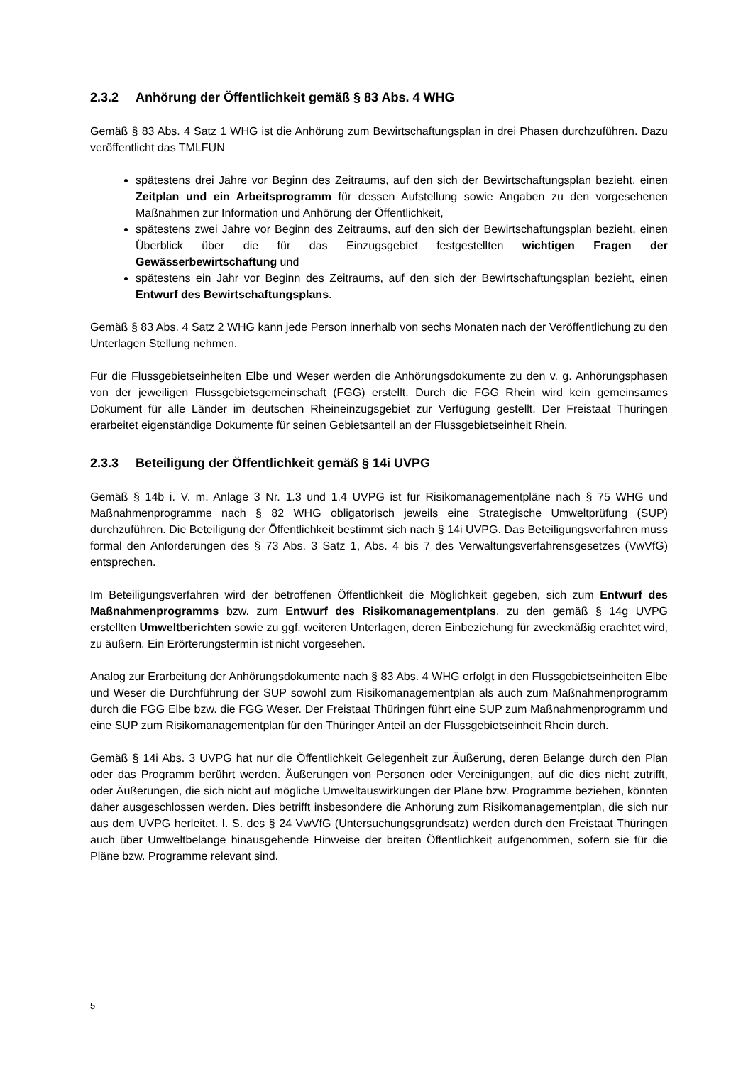2.3.2 Anhörung der Öffentlichkeit gemäß § 83 Abs. 4 WHG
Gemäß § 83 Abs. 4 Satz 1 WHG ist die Anhörung zum Bewirtschaftungsplan in drei Phasen durchzuführen. Dazu veröffentlicht das TMLFUN
spätestens drei Jahre vor Beginn des Zeitraums, auf den sich der Bewirtschaftungsplan bezieht, einen Zeitplan und ein Arbeitsprogramm für dessen Aufstellung sowie Angaben zu den vorgesehenen Maßnahmen zur Information und Anhörung der Öffentlichkeit,
spätestens zwei Jahre vor Beginn des Zeitraums, auf den sich der Bewirtschaftungsplan bezieht, einen Überblick über die für das Einzugsgebiet festgestellten wichtigen Fragen der Gewässerbewirtschaftung und
spätestens ein Jahr vor Beginn des Zeitraums, auf den sich der Bewirtschaftungsplan bezieht, einen Entwurf des Bewirtschaftungsplans.
Gemäß § 83 Abs. 4 Satz 2 WHG kann jede Person innerhalb von sechs Monaten nach der Veröffentlichung zu den Unterlagen Stellung nehmen.
Für die Flussgebietseinheiten Elbe und Weser werden die Anhörungsdokumente zu den v. g. Anhörungsphasen von der jeweiligen Flussgebietsgemeinschaft (FGG) erstellt. Durch die FGG Rhein wird kein gemeinsames Dokument für alle Länder im deutschen Rheineinzugsgebiet zur Verfügung gestellt. Der Freistaat Thüringen erarbeitet eigenständige Dokumente für seinen Gebietsanteil an der Flussgebietseinheit Rhein.
2.3.3 Beteiligung der Öffentlichkeit gemäß § 14i UVPG
Gemäß § 14b i. V. m. Anlage 3 Nr. 1.3 und 1.4 UVPG ist für Risikomanagementpläne nach § 75 WHG und Maßnahmenprogramme nach § 82 WHG obligatorisch jeweils eine Strategische Umweltprüfung (SUP) durchzuführen. Die Beteiligung der Öffentlichkeit bestimmt sich nach § 14i UVPG. Das Beteiligungsverfahren muss formal den Anforderungen des § 73 Abs. 3 Satz 1, Abs. 4 bis 7 des Verwaltungsverfahrensgesetzes (VwVfG) entsprechen.
Im Beteiligungsverfahren wird der betroffenen Öffentlichkeit die Möglichkeit gegeben, sich zum Entwurf des Maßnahmenprogramms bzw. zum Entwurf des Risikomanagementplans, zu den gemäß § 14g UVPG erstellten Umweltberichten sowie zu ggf. weiteren Unterlagen, deren Einbeziehung für zweckmäßig erachtet wird, zu äußern. Ein Erörterungstermin ist nicht vorgesehen.
Analog zur Erarbeitung der Anhörungsdokumente nach § 83 Abs. 4 WHG erfolgt in den Flussgebietseinheiten Elbe und Weser die Durchführung der SUP sowohl zum Risikomanagementplan als auch zum Maßnahmenprogramm durch die FGG Elbe bzw. die FGG Weser. Der Freistaat Thüringen führt eine SUP zum Maßnahmenprogramm und eine SUP zum Risikomanagementplan für den Thüringer Anteil an der Flussgebietseinheit Rhein durch.
Gemäß § 14i Abs. 3 UVPG hat nur die Öffentlichkeit Gelegenheit zur Äußerung, deren Belange durch den Plan oder das Programm berührt werden. Äußerungen von Personen oder Vereinigungen, auf die dies nicht zutrifft, oder Äußerungen, die sich nicht auf mögliche Umweltauswirkungen der Pläne bzw. Programme beziehen, könnten daher ausgeschlossen werden. Dies betrifft insbesondere die Anhörung zum Risikomanagementplan, die sich nur aus dem UVPG herleitet. I. S. des § 24 VwVfG (Untersuchungsgrundsatz) werden durch den Freistaat Thüringen auch über Umweltbelange hinausgehende Hinweise der breiten Öffentlichkeit aufgenommen, sofern sie für die Pläne bzw. Programme relevant sind.
5